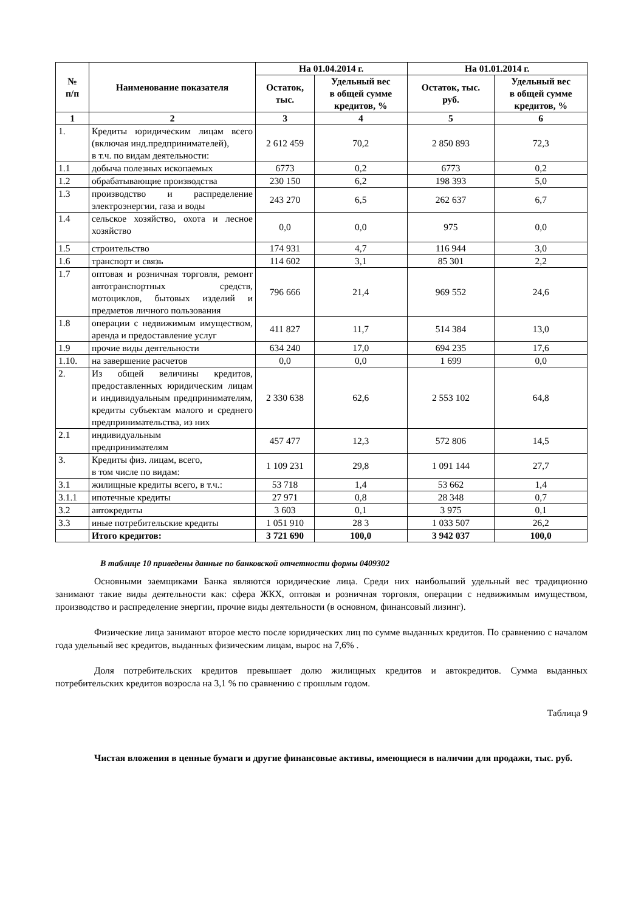| № п/п | Наименование показателя | На 01.04.2014 г. | | На 01.01.2014 г. | |
| --- | --- | --- | --- | --- | --- |
| | | Остаток, тыс. | Удельный вес в общей сумме кредитов, % | Остаток, тыс. руб. | Удельный вес в общей сумме кредитов, % |
| 1 | 2 | 3 | 4 | 5 | 6 |
| 1. | Кредиты юридическим лицам всего (включая инд.предпринимателей), в т.ч. по видам деятельности: | 2 612 459 | 70,2 | 2 850 893 | 72,3 |
| 1.1 | добыча полезных ископаемых | 6773 | 0,2 | 6773 | 0,2 |
| 1.2 | обрабатывающие производства | 230 150 | 6,2 | 198 393 | 5,0 |
| 1.3 | производство и распределение электроэнергии, газа и воды | 243 270 | 6,5 | 262 637 | 6,7 |
| 1.4 | сельское хозяйство, охота и лесное хозяйство | 0,0 | 0,0 | 975 | 0,0 |
| 1.5 | строительство | 174 931 | 4,7 | 116 944 | 3,0 |
| 1.6 | транспорт и связь | 114 602 | 3,1 | 85 301 | 2,2 |
| 1.7 | оптовая и розничная торговля, ремонт автотранспортных средств, мотоциклов, бытовых изделий и предметов личного пользования | 796 666 | 21,4 | 969 552 | 24,6 |
| 1.8 | операции с недвижимым имуществом, аренда и предоставление услуг | 411 827 | 11,7 | 514 384 | 13,0 |
| 1.9 | прочие виды деятельности | 634 240 | 17,0 | 694 235 | 17,6 |
| 1.10. | на завершение расчетов | 0,0 | 0,0 | 1 699 | 0,0 |
| 2. | Из общей величины кредитов, предоставленных юридическим лицам и индивидуальным предпринимателям, кредиты субъектам малого и среднего предпринимательства, из них | 2 330 638 | 62,6 | 2 553 102 | 64,8 |
| 2.1 | индивидуальным предпринимателям | 457 477 | 12,3 | 572 806 | 14,5 |
| 3. | Кредиты физ. лицам, всего, в том числе по видам: | 1 109 231 | 29,8 | 1 091 144 | 27,7 |
| 3.1 | жилищные кредиты всего, в т.ч.: | 53 718 | 1,4 | 53 662 | 1,4 |
| 3.1.1 | ипотечные кредиты | 27 971 | 0,8 | 28 348 | 0,7 |
| 3.2 | автокредиты | 3 603 | 0,1 | 3 975 | 0,1 |
| 3.3 | иные потребительские кредиты | 1 051 910 | 28 3 | 1 033 507 | 26,2 |
| | Итого кредитов: | 3 721 690 | 100,0 | 3 942 037 | 100,0 |
В таблице 10 приведены данные по банковской отчетности формы 0409302
Основными заемщиками Банка являются юридические лица. Среди них наибольший удельный вес традиционно занимают такие виды деятельности как: сфера ЖКХ, оптовая и розничная торговля, операции с недвижимым имуществом, производство и распределение энергии, прочие виды деятельности (в основном, финансовый лизинг).
Физические лица занимают второе место после юридических лиц по сумме выданных кредитов. По сравнению с началом года удельный вес кредитов, выданных физическим лицам, вырос на 7,6% .
Доля потребительских кредитов превышает долю жилищных кредитов и автокредитов. Сумма выданных потребительских кредитов возросла на 3,1 % по сравнению с прошлым годом.
Таблица 9
Чистая вложения в ценные бумаги и другие финансовые активы, имеющиеся в наличии для продажи, тыс. руб.